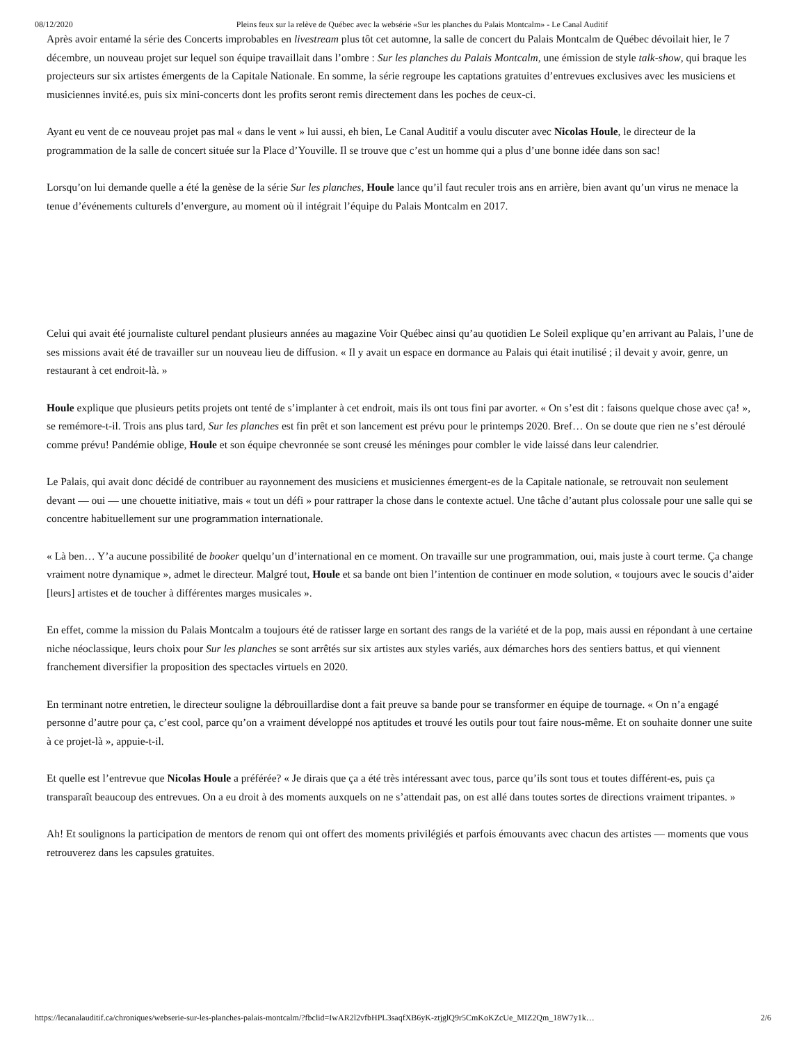08/12/2020 Pleins feux sur la relève de Québec avec la websérie «Sur les planches du Palais Montcalm» - Le Canal Auditif
Après avoir entamé la série des Concerts improbables en livestream plus tôt cet automne, la salle de concert du Palais Montcalm de Québec dévoilait hier, le 7 décembre, un nouveau projet sur lequel son équipe travaillait dans l’ombre : Sur les planches du Palais Montcalm, une émission de style talk-show, qui braque les projecteurs sur six artistes émergents de la Capitale Nationale. En somme, la série regroupe les captations gratuites d’entrevues exclusives avec les musiciens et musiciennes invité.es, puis six mini-concerts dont les profits seront remis directement dans les poches de ceux-ci.
Ayant eu vent de ce nouveau projet pas mal « dans le vent » lui aussi, eh bien, Le Canal Auditif a voulu discuter avec Nicolas Houle, le directeur de la programmation de la salle de concert située sur la Place d’Youville. Il se trouve que c’est un homme qui a plus d’une bonne idée dans son sac!
Lorsqu’on lui demande quelle a été la genèse de la série Sur les planches, Houle lance qu’il faut reculer trois ans en arrière, bien avant qu’un virus ne menace la tenue d’événements culturels d’envergure, au moment où il intégrait l’équipe du Palais Montcalm en 2017.
Celui qui avait été journaliste culturel pendant plusieurs années au magazine Voir Québec ainsi qu’au quotidien Le Soleil explique qu’en arrivant au Palais, l’une de ses missions avait été de travailler sur un nouveau lieu de diffusion. « Il y avait un espace en dormance au Palais qui était inutilisé ; il devait y avoir, genre, un restaurant à cet endroit-là. »
Houle explique que plusieurs petits projets ont tenté de s’implanter à cet endroit, mais ils ont tous fini par avorter. « On s’est dit : faisons quelque chose avec ça! », se remémore-t-il. Trois ans plus tard, Sur les planches est fin prêt et son lancement est prévu pour le printemps 2020. Bref… On se doute que rien ne s’est déroulé comme prévu! Pandémie oblige, Houle et son équipe chevronnée se sont creusé les méninges pour combler le vide laissé dans leur calendrier.
Le Palais, qui avait donc décidé de contribuer au rayonnement des musiciens et musiciennes émergent-es de la Capitale nationale, se retrouvait non seulement devant — oui — une chouette initiative, mais « tout un défi » pour rattraper la chose dans le contexte actuel. Une tâche d’autant plus colossale pour une salle qui se concentre habituellement sur une programmation internationale.
« Là ben… Y’a aucune possibilité de booker quelqu’un d’international en ce moment. On travaille sur une programmation, oui, mais juste à court terme. Ça change vraiment notre dynamique », admet le directeur. Malgré tout, Houle et sa bande ont bien l’intention de continuer en mode solution, « toujours avec le soucis d’aider [leurs] artistes et de toucher à différentes marges musicales ».
En effet, comme la mission du Palais Montcalm a toujours été de ratisser large en sortant des rangs de la variété et de la pop, mais aussi en répondant à une certaine niche néoclassique, leurs choix pour Sur les planches se sont arrêtés sur six artistes aux styles variés, aux démarches hors des sentiers battus, et qui viennent franchement diversifier la proposition des spectacles virtuels en 2020.
En terminant notre entretien, le directeur souligne la débrouillardise dont a fait preuve sa bande pour se transformer en équipe de tournage. « On n’a engagé personne d’autre pour ça, c’est cool, parce qu’on a vraiment développé nos aptitudes et trouvé les outils pour tout faire nous-même. Et on souhaite donner une suite à ce projet-là », appuie-t-il.
Et quelle est l’entrevue que Nicolas Houle a préférée? « Je dirais que ça a été très intéressant avec tous, parce qu’ils sont tous et toutes différent-es, puis ça transparaît beaucoup des entrevues. On a eu droit à des moments auxquels on ne s’attendait pas, on est allé dans toutes sortes de directions vraiment tripantes. »
Ah! Et soulignons la participation de mentors de renom qui ont offert des moments privilégiés et parfois émouvants avec chacun des artistes — moments que vous retrouverez dans les capsules gratuites.
https://lecanalauditif.ca/chroniques/webserie-sur-les-planches-palais-montcalm/?fbclid=IwAR2l2vfbHPL3saqfXB6yK-ztjglQ9r5CmKoKZcUe_MIZ2Qm_18W7y1k… 2/6